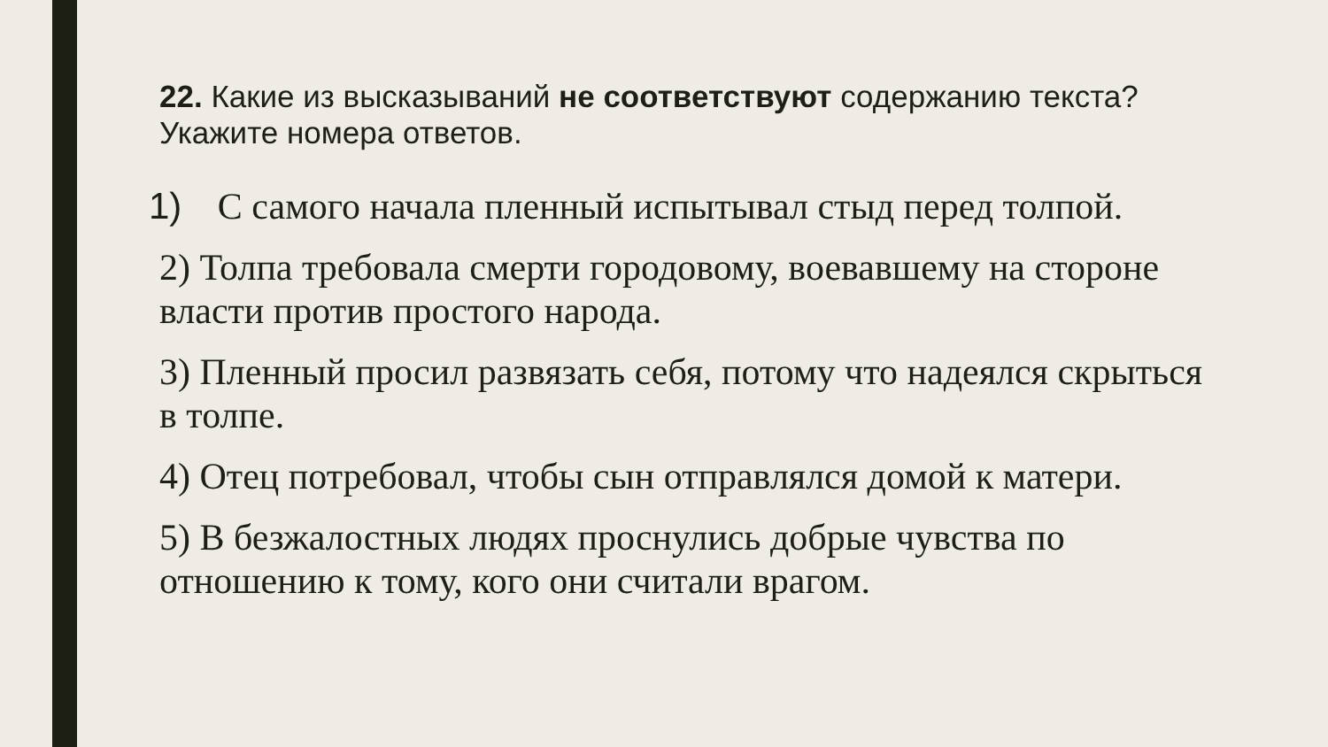22. Какие из высказываний не соответствуют содержанию текста? Укажите номера ответов.
1) С самого начала пленный испытывал стыд перед толпой.
2) Толпа требовала смерти городовому, воевавшему на стороне власти против простого народа.
3) Пленный просил развязать себя, потому что надеялся скрыться в толпе.
4) Отец потребовал, чтобы сын отправлялся домой к матери.
5) В безжалостных людях проснулись добрые чувства по отношению к тому, кого они считали врагом.